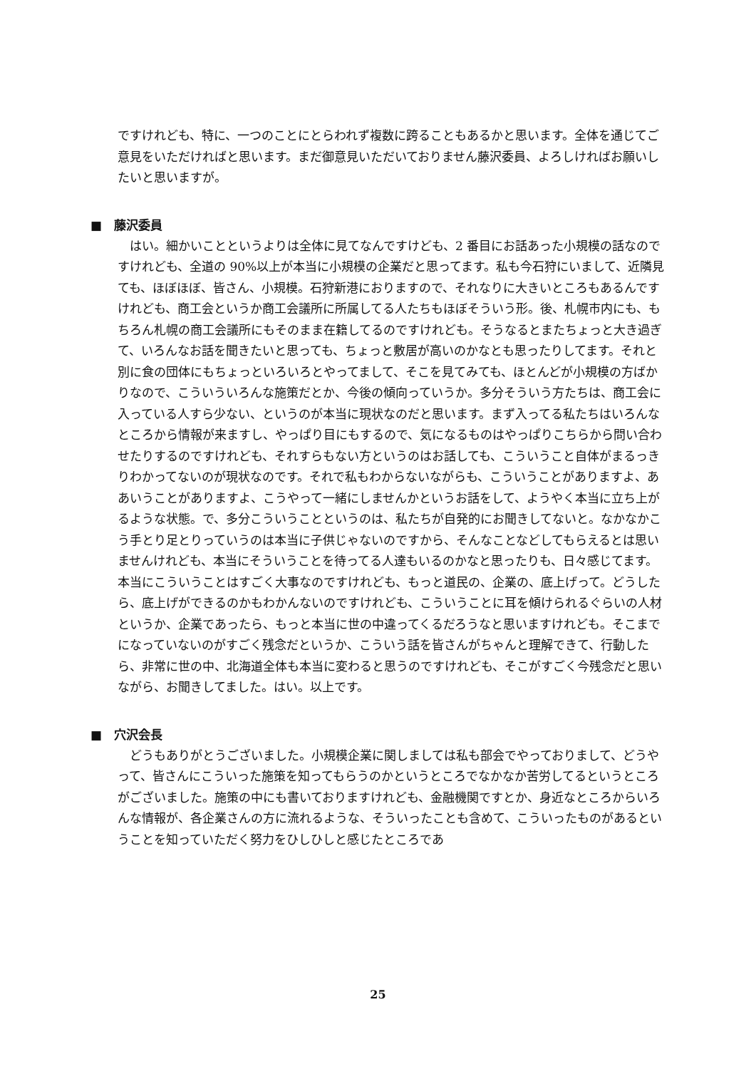ですけれども、特に、一つのことにとらわれず複数に跨ることもあるかと思います。全体を通じてご意見をいただければと思います。まだ御意見いただいておりません藤沢委員、よろしければお願いしたいと思いますが。
■　藤沢委員
はい。細かいことというよりは全体に見てなんですけども、2 番目にお話あった小規模の話なのですけれども、全道の 90%以上が本当に小規模の企業だと思ってます。私も今石狩にいまして、近隣見ても、ほぼほぼ、皆さん、小規模。石狩新港におりますので、それなりに大きいところもあるんですけれども、商工会というか商工会議所に所属してる人たちもほぼそういう形。後、札幌市内にも、もちろん札幌の商工会議所にもそのまま在籍してるのですけれども。そうなるとまたちょっと大き過ぎて、いろんなお話を聞きたいと思っても、ちょっと敷居が高いのかなとも思ったりしてます。それと別に食の団体にもちょっといろいろとやってまして、そこを見てみても、ほとんどが小規模の方ばかりなので、こういういろんな施策だとか、今後の傾向っていうか。多分そういう方たちは、商工会に入っている人すら少ない、というのが本当に現状なのだと思います。まず入ってる私たちはいろんなところから情報が来ますし、やっぱり目にもするので、気になるものはやっぱりこちらから問い合わせたりするのですけれども、それすらもない方というのはお話しても、こういうこと自体がまるっきりわかってないのが現状なのです。それで私もわからないながらも、こういうことがありますよ、ああいうことがありますよ、こうやって一緒にしませんかというお話をして、ようやく本当に立ち上がるような状態。で、多分こういうことというのは、私たちが自発的にお聞きしてないと。なかなかこう手とり足とりっていうのは本当に子供じゃないのですから、そんなことなどしてもらえるとは思いませんけれども、本当にそういうことを待ってる人達もいるのかなと思ったりも、日々感じてます。本当にこういうことはすごく大事なのですけれども、もっと道民の、企業の、底上げって。どうしたら、底上げができるのかもわかんないのですけれども、こういうことに耳を傾けられるぐらいの人材というか、企業であったら、もっと本当に世の中違ってくるだろうなと思いますけれども。そこまでになっていないのがすごく残念だというか、こういう話を皆さんがちゃんと理解できて、行動したら、非常に世の中、北海道全体も本当に変わると思うのですけれども、そこがすごく今残念だと思いながら、お聞きしてました。はい。以上です。
■　穴沢会長
どうもありがとうございました。小規模企業に関しましては私も部会でやっておりまして、どうやって、皆さんにこういった施策を知ってもらうのかというところでなかなか苦労してるというところがございました。施策の中にも書いておりますけれども、金融機関ですとか、身近なところからいろんな情報が、各企業さんの方に流れるような、そういったことも含めて、こういったものがあるということを知っていただく努力をひしひしと感じたところであ
25